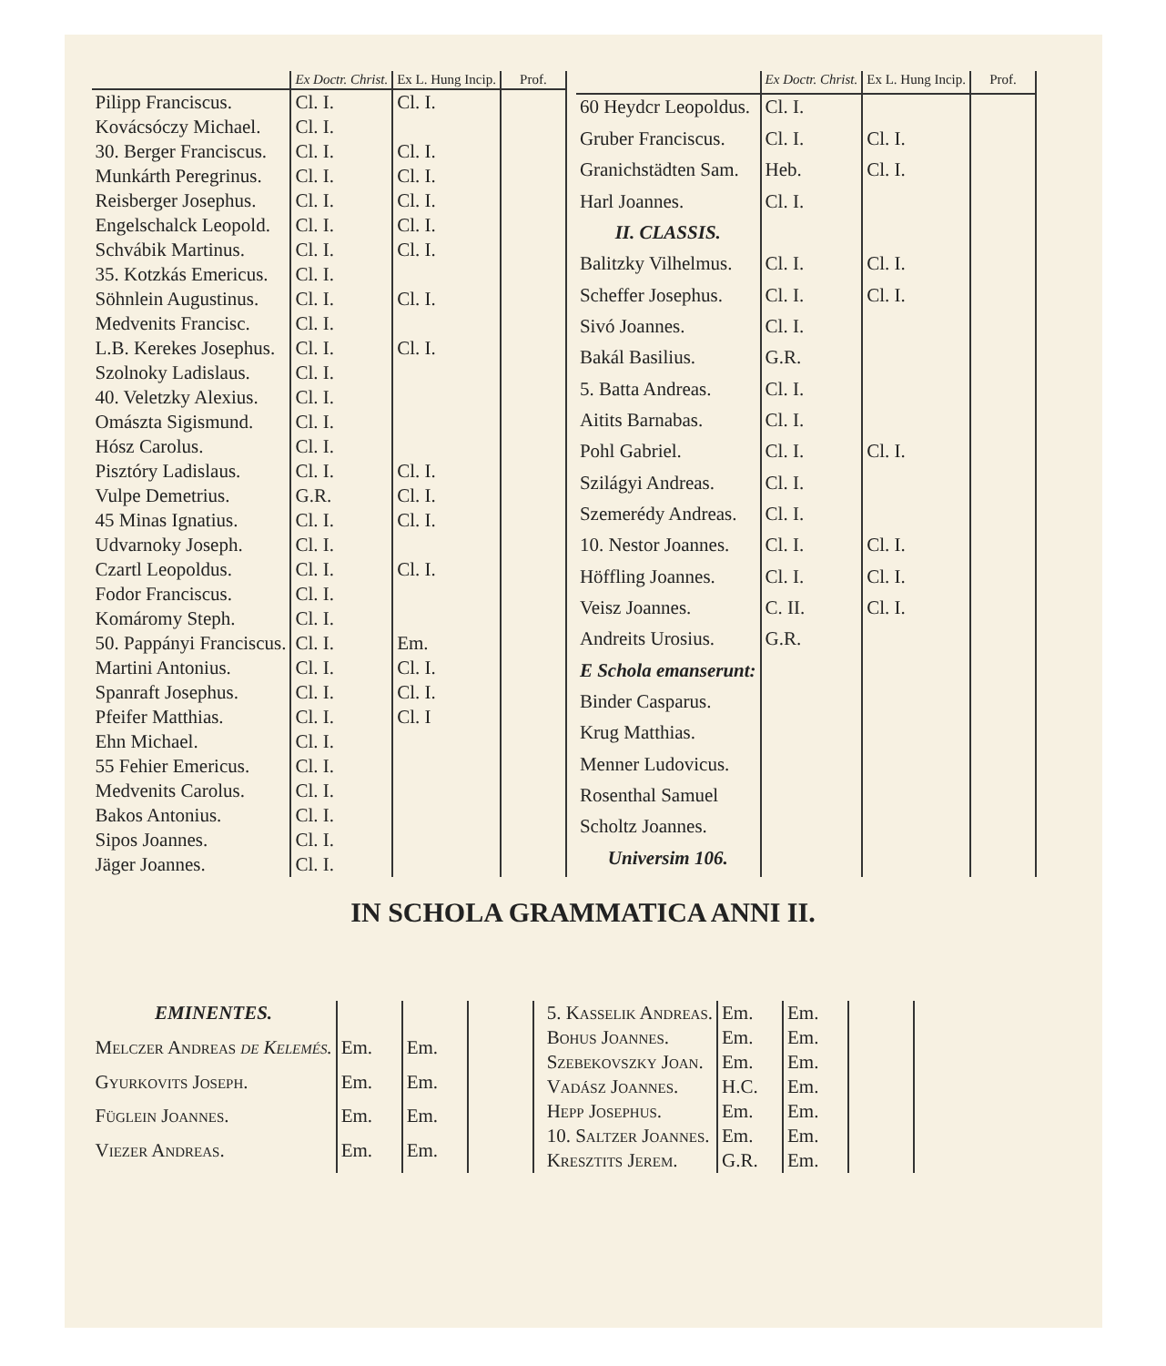| | Ex Doctr. Christ. | Ex L. Hung Incip. | Prof. |
| --- | --- | --- | --- |
| Pilipp Franciscus. | Cl. I. | Cl. I. | |
| Kovácsóczy Michael. | Cl. I. | | |
| 30. Berger Franciscus. | Cl. I. | Cl. I. | |
| Munkárth Peregrinus. | Cl. I. | Cl. I. | |
| Reisberger Josephus. | Cl. I. | Cl. I. | |
| Engelschalck Leopold. | Cl. I. | Cl. I. | |
| Schvábik Martinus. | Cl. I. | Cl. I. | |
| 35. Kotzkás Emericus. | Cl. I. | | |
| Söhnlein Augustinus. | Cl. I. | Cl. I. | |
| Medvenits Francisc. | Cl. I. | | |
| L.B. Kerekes Josephus. | Cl. I. | Cl. I. | |
| Szolnoky Ladislaus. | Cl. I. | | |
| 40. Veletzky Alexius. | Cl. I. | | |
| Omászta Sigismund. | Cl. I. | | |
| Hósz Carolus. | Cl. I. | | |
| Pisztóry Ladislaus. | Cl. I. | Cl. I. | |
| Vulpe Demetrius. | G.R. | Cl. I. | |
| 45 Minas Ignatius. | Cl. I. | Cl. I. | |
| Udvarnoky Joseph. | Cl. I. | | |
| Czartl Leopoldus. | Cl. I. | Cl. I. | |
| Fodor Franciscus. | Cl. I. | | |
| Komáromy Steph. | Cl. I. | | |
| 50. Pappányi Franciscus. | Cl. I. | Em. | |
| Martini Antonius. | Cl. I. | Cl. I. | |
| Spanraft Josephus. | Cl. I. | Cl. I. | |
| Pfeifer Matthias. | Cl. I. | Cl. I | |
| Ehn Michael. | Cl. I. | | |
| 55 Fehier Emericus. | Cl. I. | | |
| Medvenits Carolus. | Cl. I. | | |
| Bakos Antonius. | Cl. I. | | |
| Sipos Joannes. | Cl. I. | | |
| Jäger Joannes. | Cl. I. | | |
| | Ex Doctr. Christ. | Ex L. Hung Incip. | Prof. |
| --- | --- | --- | --- |
| 60 Heydcr Leopoldus. | Cl. I. | | |
| Gruber Franciscus. | Cl. I. | Cl. I. | |
| Granichstädten Sam. | Heb. | Cl. I. | |
| Harl Joannes. | Cl. I. | | |
| II. CLASSIS. | | | |
| Balitzky Vilhelmus. | Cl. I. | Cl. I. | |
| Scheffer Josephus. | Cl. I. | Cl. I. | |
| Sivó Joannes. | Cl. I. | | |
| Bakál Basilius. | G.R. | | |
| 5. Batta Andreas. | Cl. I. | | |
| Aitits Barnabas. | Cl. I. | | |
| Pohl Gabriel. | Cl. I. | Cl. I. | |
| Szilágyi Andreas. | Cl. I. | | |
| Szemerédy Andreas. | Cl. I. | | |
| 10. Nestor Joannes. | Cl. I. | Cl. I. | |
| Höffling Joannes. | Cl. I. | Cl. I. | |
| Veisz Joannes. | C. II. | Cl. I. | |
| Andreits Urosius. | G.R. | | |
| E Schola emanserunt: | | | |
| Binder Casparus. | | | |
| Krug Matthias. | | | |
| Menner Ludovicus. | | | |
| Rosenthal Samuel | | | |
| Scholtz Joannes. | | | |
| Universim 106. | | | |
IN SCHOLA GRAMMATICA ANNI II.
| EMINENTES. | | | |
| Melczer Andreas de Kelemés. | Em. | Em. | |
| Gyurkovits Joseph. | Em. | Em. | |
| Füglein Joannes. | Em. | Em. | |
| Viezer Andreas. | Em. | Em. | |
| 5. Kasselik Andreas. | Em. | Em. | |
| Bohus Joannes. | Em. | Em. | |
| Szebekovszky Joan. | Em. | Em. | |
| Vadász Joannes. | H.C. | Em. | |
| Hepp Josephus. | Em. | Em. | |
| 10. Saltzer Joannes. | Em. | Em. | |
| Kresztits Jerem. | G.R. | Em. | |